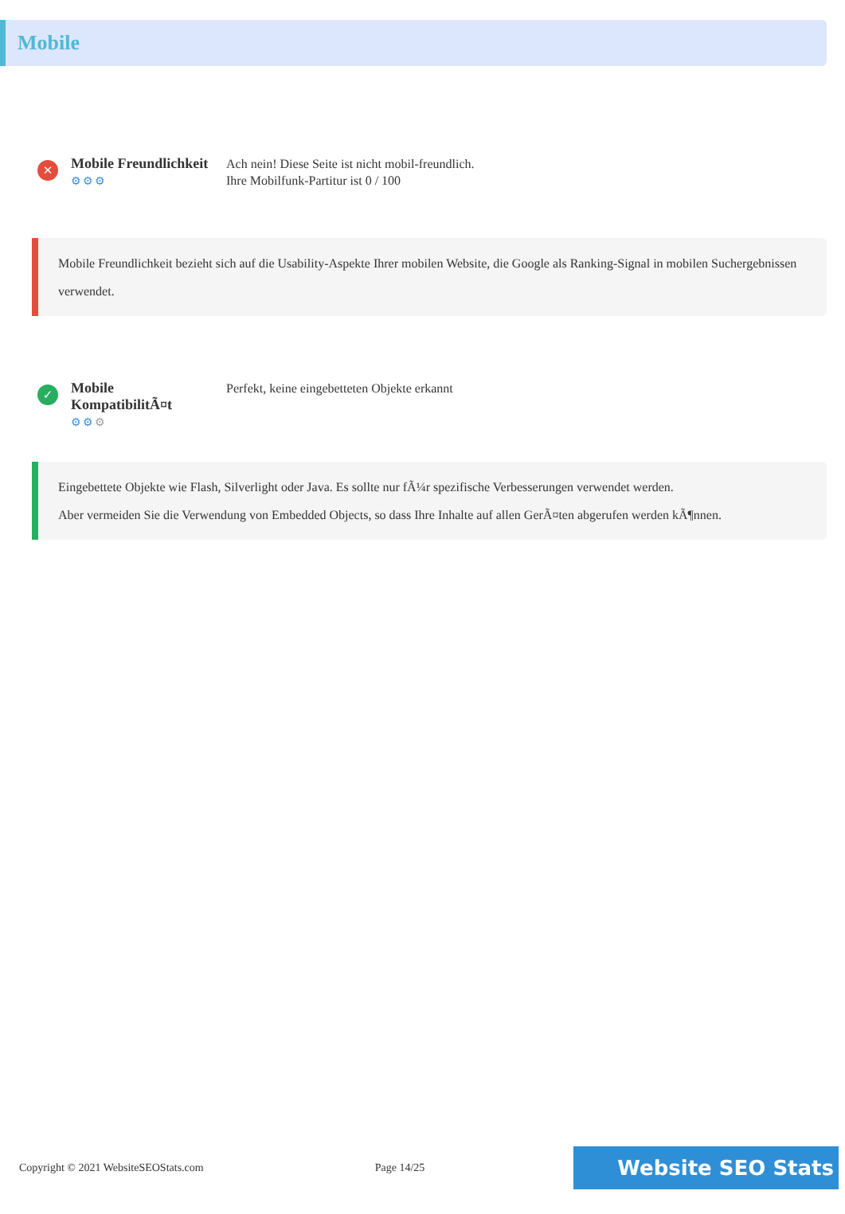Mobile
✕
Mobile Freundlichkeit
⚙⚙⚙
Ach nein! Diese Seite ist nicht mobil-freundlich.
Ihre Mobilfunk-Partitur ist 0 / 100
Mobile Freundlichkeit bezieht sich auf die Usability-Aspekte Ihrer mobilen Website, die Google als Ranking-Signal in mobilen Suchergebnissen verwendet.
✓
Mobile
KompatibilitÃ¤t
⚙⚙⚙
Perfekt, keine eingebetteten Objekte erkannt
Eingebettete Objekte wie Flash, Silverlight oder Java. Es sollte nur fÃ¼r spezifische Verbesserungen verwendet werden.
Aber vermeiden Sie die Verwendung von Embedded Objects, so dass Ihre Inhalte auf allen GerÃ¤ten abgerufen werden kÃ¶nnen.
Copyright © 2021 WebsiteSEOStats.com Page 14/25
Website SEO Stats